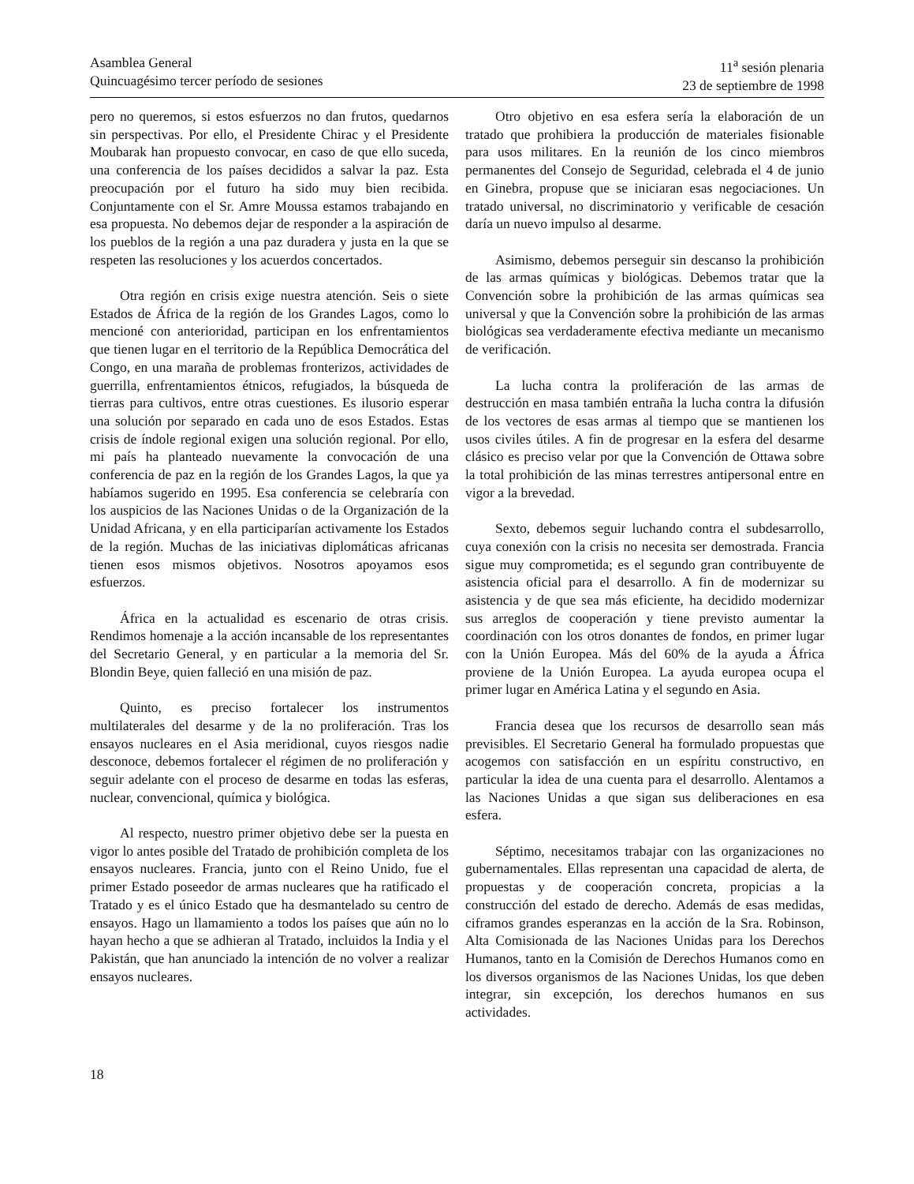Asamblea General
Quincuagésimo tercer período de sesiones
11<sup>a</sup> sesión plenaria
23 de septiembre de 1998
pero no queremos, si estos esfuerzos no dan frutos, quedarnos sin perspectivas. Por ello, el Presidente Chirac y el Presidente Moubarak han propuesto convocar, en caso de que ello suceda, una conferencia de los países decididos a salvar la paz. Esta preocupación por el futuro ha sido muy bien recibida. Conjuntamente con el Sr. Amre Moussa estamos trabajando en esa propuesta. No debemos dejar de responder a la aspiración de los pueblos de la región a una paz duradera y justa en la que se respeten las resoluciones y los acuerdos concertados.
Otra región en crisis exige nuestra atención. Seis o siete Estados de África de la región de los Grandes Lagos, como lo mencioné con anterioridad, participan en los enfrentamientos que tienen lugar en el territorio de la República Democrática del Congo, en una maraña de problemas fronterizos, actividades de guerrilla, enfrentamientos étnicos, refugiados, la búsqueda de tierras para cultivos, entre otras cuestiones. Es ilusorio esperar una solución por separado en cada uno de esos Estados. Estas crisis de índole regional exigen una solución regional. Por ello, mi país ha planteado nuevamente la convocación de una conferencia de paz en la región de los Grandes Lagos, la que ya habíamos sugerido en 1995. Esa conferencia se celebraría con los auspicios de las Naciones Unidas o de la Organización de la Unidad Africana, y en ella participarían activamente los Estados de la región. Muchas de las iniciativas diplomáticas africanas tienen esos mismos objetivos. Nosotros apoyamos esos esfuerzos.
África en la actualidad es escenario de otras crisis. Rendimos homenaje a la acción incansable de los representantes del Secretario General, y en particular a la memoria del Sr. Blondin Beye, quien falleció en una misión de paz.
Quinto, es preciso fortalecer los instrumentos multilaterales del desarme y de la no proliferación. Tras los ensayos nucleares en el Asia meridional, cuyos riesgos nadie desconoce, debemos fortalecer el régimen de no proliferación y seguir adelante con el proceso de desarme en todas las esferas, nuclear, convencional, química y biológica.
Al respecto, nuestro primer objetivo debe ser la puesta en vigor lo antes posible del Tratado de prohibición completa de los ensayos nucleares. Francia, junto con el Reino Unido, fue el primer Estado poseedor de armas nucleares que ha ratificado el Tratado y es el único Estado que ha desmantelado su centro de ensayos. Hago un llamamiento a todos los países que aún no lo hayan hecho a que se adhieran al Tratado, incluidos la India y el Pakistán, que han anunciado la intención de no volver a realizar ensayos nucleares.
Otro objetivo en esa esfera sería la elaboración de un tratado que prohibiera la producción de materiales fisionable para usos militares. En la reunión de los cinco miembros permanentes del Consejo de Seguridad, celebrada el 4 de junio en Ginebra, propuse que se iniciaran esas negociaciones. Un tratado universal, no discriminatorio y verificable de cesación daría un nuevo impulso al desarme.
Asimismo, debemos perseguir sin descanso la prohibición de las armas químicas y biológicas. Debemos tratar que la Convención sobre la prohibición de las armas químicas sea universal y que la Convención sobre la prohibición de las armas biológicas sea verdaderamente efectiva mediante un mecanismo de verificación.
La lucha contra la proliferación de las armas de destrucción en masa también entraña la lucha contra la difusión de los vectores de esas armas al tiempo que se mantienen los usos civiles útiles. A fin de progresar en la esfera del desarme clásico es preciso velar por que la Convención de Ottawa sobre la total prohibición de las minas terrestres antipersonal entre en vigor a la brevedad.
Sexto, debemos seguir luchando contra el subdesarrollo, cuya conexión con la crisis no necesita ser demostrada. Francia sigue muy comprometida; es el segundo gran contribuyente de asistencia oficial para el desarrollo. A fin de modernizar su asistencia y de que sea más eficiente, ha decidido modernizar sus arreglos de cooperación y tiene previsto aumentar la coordinación con los otros donantes de fondos, en primer lugar con la Unión Europea. Más del 60% de la ayuda a África proviene de la Unión Europea. La ayuda europea ocupa el primer lugar en América Latina y el segundo en Asia.
Francia desea que los recursos de desarrollo sean más previsibles. El Secretario General ha formulado propuestas que acogemos con satisfacción en un espíritu constructivo, en particular la idea de una cuenta para el desarrollo. Alentamos a las Naciones Unidas a que sigan sus deliberaciones en esa esfera.
Séptimo, necesitamos trabajar con las organizaciones no gubernamentales. Ellas representan una capacidad de alerta, de propuestas y de cooperación concreta, propicias a la construcción del estado de derecho. Además de esas medidas, ciframos grandes esperanzas en la acción de la Sra. Robinson, Alta Comisionada de las Naciones Unidas para los Derechos Humanos, tanto en la Comisión de Derechos Humanos como en los diversos organismos de las Naciones Unidas, los que deben integrar, sin excepción, los derechos humanos en sus actividades.
18